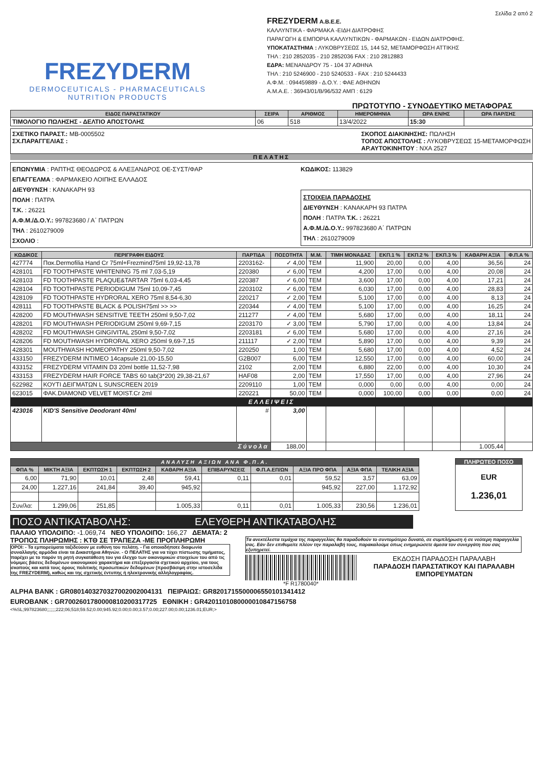Σελίδα 2 από 2
FREZYDERM
DERMOCEUTICALS - PHARMACEUTICALS
NUTRITION PRODUCTS
FREZYDERM A.B.E.E.
ΚΑΛΛΥΝΤΙΚΑ - ΦΑΡΜΑΚΑ -ΕΙΔΗ ΔΙΑΤΡΟΦΗΣ
ΠΑΡΑΓΩΓΗ & ΕΜΠΟΡΙΑ ΚΑΛΛΥΝΤΙΚΩΝ - ΦΑΡΜΑΚΩΝ - ΕΙΔΩΝ ΔΙΑΤΡΟΦΗΣ.
ΥΠΟΚΑΤΑΣΤΗΜΑ : ΛΥΚΟΒΡΥΣΕΩΣ 15, 144 52, ΜΕΤΑΜΟΡΦΩΣΗ ΑΤΤΙΚΗΣ
ΤΗΛ : 210 2852035 - 210 2852036 FAX : 210 2812883
ΕΔΡΑ: ΜΕΝΑΝΔΡΟΥ 75 - 104 37 ΑΘΗΝΑ
ΤΗΛ : 210 5246900 - 210 5240533 - FAX : 210 5244433
Α.Φ.Μ. : 094459889 - Δ.Ο.Υ. : ΦΑΕ ΑΘΗΝΩΝ
Α.Μ.Α.Ε. : 36943/01/Β/96/532 ΑΜΠ : 6129
ΠΡΩΤΟΤΥΠΟ - ΣΥΝΟΔΕΥΤΙΚΟ ΜΕΤΑΦΟΡΑΣ
| ΕΙΔΟΣ ΠΑΡΑΣΤΑΤΙΚΟΥ | ΣΕΙΡΑ | ΑΡΙΘΜΟΣ | ΗΜΕΡΟΜΗΝΙΑ | ΩΡΑ ΕΝ/ΗΣ | ΩΡΑ ΠΑΡ/ΣΗΣ |
| --- | --- | --- | --- | --- | --- |
| ΤΙΜΟΛΟΓΙΟ ΠΩΛΗΣΗΣ - ΔΕΛΤΙΟ ΑΠΟΣΤΟΛΗΣ | 06 | 518 | 13/4/2022 | 15:30 | |
ΣΧΕΤΙΚΟ ΠΑΡΑΣΤ.: ΜΒ-0005502
ΣΧ.ΠΑΡΑΓΓΕΛΙΑΣ :
ΣΚΟΠΟΣ ΔΙΑΚΙΝΗΣΗΣ: ΠΩΛΗΣΗ
ΤΟΠΟΣ ΑΠΟΣΤΟΛΗΣ : ΛΥΚΟΒΡΥΣΕΩΣ 15-ΜΕΤΑΜΟΡΦΩΣΗ
ΑΡ.ΑΥΤΟΚΙΝΗΤΟΥ : ΝΧΑ 2527
ΠΕΛΑΤΗΣ
ΕΠΩΝΥΜΙΑ : ΡΑΠΤΗΣ ΘΕΟΔΩΡΟΣ & ΑΛΕΞΑΝΔΡΟΣ ΟΕ-ΣΥΣΤ/ΦΑΡ
ΕΠΑΓΓΕΛΜΑ : ΦΑΡΜΑΚΕΙΟ ΛΟΙΠΗΣ ΕΛΛΑΔΟΣ
ΔΙΕΥΘΥΝΣΗ : ΚΑΝΑΚΑΡΗ 93
ΠΟΛΗ : ΠΑΤΡΑ
Τ.Κ. : 26221
Α.Φ.Μ./Δ.Ο.Υ.: 997823680 / Α΄ ΠΑΤΡΩΝ
ΤΗΛ : 2610279009
ΣΧΟΛΙΟ :
ΚΩΔΙΚΟΣ: 113829
ΣΤΟΙΧΕΙΑ ΠΑΡΑΔΟΣΗΣ
ΔΙΕΥΘΥΝΣΗ : ΚΑΝΑΚΑΡΗ 93 ΠΑΤΡΑ
ΠΟΛΗ : ΠΑΤΡΑ Τ.Κ. : 26221
Α.Φ.Μ./Δ.Ο.Υ.: 997823680 Α΄ ΠΑΤΡΩΝ
ΤΗΛ : 2610279009
| ΚΩΔΙΚΟΣ | ΠΕΡΙΓΡΑΦΗ ΕΙΔΟΥΣ | ΠΑΡΤΙΔΑ | ΠΟΣΟΤΗΤΑ | Μ.Μ. | ΤΙΜΗ ΜΟΝΑΔΑΣ | ΕΚΠ.1 % | ΕΚΠ.2 % | ΕΚΠ.3 % | ΚΑΘΑΡΗ ΑΞΙΑ | Φ.Π.Α % |
| --- | --- | --- | --- | --- | --- | --- | --- | --- | --- | --- |
| 427774 | Πακ.Dermofilia Hand Cr 75ml+Frezmind75ml 19,92-13,78 | 2203162- | ✓ 4,00 | TEM | 11,900 | 20,00 | 0,00 | 4,00 | 36,56 | 24 |
| 428101 | FD TOOTHPASTE WHITENING 75 ml 7,03-5,19 | 220380 | ✓ 6,00 | TEM | 4,200 | 17,00 | 0,00 | 4,00 | 20,08 | 24 |
| 428103 | FD TOOTHPASTE PLAQUE&TARTAR 75ml 6,03-4,45 | 220387 | ✓ 6,00 | TEM | 3,600 | 17,00 | 0,00 | 4,00 | 17,21 | 24 |
| 428104 | FD TOOTHPASTE PERIODIGUM 75ml 10,09-7,45 | 2203102 | ✓ 6,00 | TEM | 6,030 | 17,00 | 0,00 | 4,00 | 28,83 | 24 |
| 428109 | FD TOOTHPASTE HYDRORAL XERO 75ml 8,54-6,30 | 220217 | ✓ 2,00 | TEM | 5,100 | 17,00 | 0,00 | 4,00 | 8,13 | 24 |
| 428111 | FD TOOTHPASTE BLACK & POLISH75ml >> >> | 220344 | ✓ 4,00 | TEM | 5,100 | 17,00 | 0,00 | 4,00 | 16,25 | 24 |
| 428200 | FD MOUTHWASH SENSITIVE TEETH 250ml 9,50-7,02 | 211277 | ✓ 4,00 | TEM | 5,680 | 17,00 | 0,00 | 4,00 | 18,11 | 24 |
| 428201 | FD MOUTHWASH PERIODIGUM 250ml 9,69-7,15 | 2203170 | ✓ 3,00 | TEM | 5,790 | 17,00 | 0,00 | 4,00 | 13,84 | 24 |
| 428202 | FD MOUTHWASH GINGIVITAL 250ml 9,50-7,02 | 2203181 | ✓ 6,00 | TEM | 5,680 | 17,00 | 0,00 | 4,00 | 27,16 | 24 |
| 428206 | FD MOUTHWASH HYDRORAL XERO 250ml 9,69-7,15 | 211117 | ✓ 2,00 | TEM | 5,890 | 17,00 | 0,00 | 4,00 | 9,39 | 24 |
| 428301 | MOUTHWASH HOMEOPATHY 250ml 9,50-7,02 | 220250 | 1,00 | TEM | 5,680 | 17,00 | 0,00 | 4,00 | 4,52 | 24 |
| 433150 | FREZYDERM INTIMEO 14capsule 21,00-15,50 | G2B007 | 6,00 | TEM | 12,550 | 17,00 | 0,00 | 4,00 | 60,00 | 24 |
| 433152 | FREZYDERM VITAMIN D3 20ml bottle 11,52-7,98 | 2102 | 2,00 | TEM | 6,880 | 22,00 | 0,00 | 4,00 | 10,30 | 24 |
| 433153 | FREZYDERM HAIR FORCE TABS 60 tab(3*20t) 29,38-21,67 | HAF08 | 2,00 | TEM | 17,550 | 17,00 | 0,00 | 4,00 | 27,96 | 24 |
| 622982 | ΚΟΥΤΙ ΔΕΙΓΜΑΤΩΝ L SUNSCREEN 2019 | 2209110 | 1,00 | TEM | 0,000 | 0,00 | 0,00 | 4,00 | 0,00 | 24 |
| 623015 | ΦΑΚ.DIAMOND VELVET MOIST.Cr 2ml | 220221 | 50,00 | TEM | 0,000 | 100,00 | 0,00 | 0,00 | 0,00 | 24 |
| ΕΛΛΕΙΨΕΙΣ | | | | | | | | | | |
| 423016 | KID'S Sensitive Deodorant 40ml | # | 3,00 | | | | | | | |
| Σύνολα | | | 188,00 | | | | | | 1.005,44 | |
| ΑΝΑΛΥΣΗ ΑΞΙΩΝ ΑΝΑ Φ.Π.Α. | | | | | | | | | |
| --- | --- | --- | --- | --- | --- | --- | --- | --- | --- |
| ΦΠΑ % | ΜΙΚΤΗ ΑΞΙΑ | ΕΚΠΤΩΣΗ 1 | ΕΚΠΤΩΣΗ 2 | ΚΑΘΑΡΗ ΑΞΙΑ | ΕΠΙΒΑΡΥΝΣΕΙΣ | Φ.Π.Α.ΕΠ/ΩΝ | ΑΞΙΑ ΠΡΟ ΦΠΑ | ΑΞΙΑ ΦΠΑ | ΤΕΛΙΚΗ ΑΞΙΑ |
| 6,00 | 71,90 | 10,01 | 2,48 | 59,41 | 0,11 | 0,01 | 59,52 | 3,57 | 63,09 |
| 24,00 | 1.227,16 | 241,84 | 39,40 | 945,92 | | | 945,92 | 227,00 | 1.172,92 |
| Συν/λα: | 1.299,06 | 251,85 | | 1.005,33 | 0,11 | 0,01 | 1.005,33 | 230,56 | 1.236,01 |
ΠΛΗΡΩΤΕΟ ΠΟΣΟ
EUR
1.236,01
ΠΟΣΟ ΑΝΤΙΚΑΤΑΒΟΛΗΣ: ΕΛΕΥΘΕΡΗ ΑΝΤΙΚΑΤΑΒΟΛΗΣ
ΠΑΛΑΙΟ ΥΠΟΛΟΙΠΟ: -1.069,74 ΝΕΟ ΥΠΟΛΟΙΠΟ: 166,27 ΔΕΜΑΤΑ: 2
ΤΡΟΠΟΣ ΠΛΗΡΩΜΗΣ : ΚΤΘ ΣΕ ΤΡΑΠΕΖΑ -ΜΕ ΠΡΟΠΛΗΡΩΜΗ
ΟΡΟΙ: - Τα εμπορεύματα ταξιδεύουν με ευθύνη του πελάτη. - Για οποιαδήποτε διαφωνία συναλλαγής αρμόδια είναι τα Δικαστήρια Αθηνών. - Ο ΠΕΛΑΤΗΣ για να τύχει πίστωσης τιμήματος, παρέχει με το παρόν τη ρητή συγκατάθεση του για έλεγχο των οικονομικών στοιχείων του από τις νόμιμες βάσεις δεδομένων οικονομικού χαρακτήρα και επεξεργασία σχετικού αρχείου, για τους σκοπούς και κατά τους όρους πολιτικής προσωπικών δεδομένων (προσβάσιμη στην ιστοσελίδα της FREZYDERM), καθώς και της σχετικής έντυπης ή ηλεκτρονικής αλληλογραφίας.
Τα ανεκτέλεστα τεμάχια της παραγγελίας θα παραδοθούν το συντομότερο δυνατό, σε συμπλήρωση ή σε νεότερη παραγγελία σας. Εάν δεν επιθυμείτε πλέον την παραλαβή τους, παρακαλούμε όπως ενημερώσετε άμεσα τον συνεργάτη που σας εξυπηρετεί.
*F R1780040*
ΕΚΔΟΣΗ ΠΑΡΑΔΟΣΗ ΠΑΡΑΛΑΒΗ
ΠΑΡΑΔΟΣΗ ΠΑΡΑΣΤΑΤΙΚΟΥ ΚΑΙ ΠΑΡΑΛΑΒΗ ΕΜΠΟΡΕΥΜΑΤΩΝ
ALPHA BANK : GR0801403270327002002004131 ΠΕΙΡΑΙΩΣ: GR8201715500006550101341412
EUROBANK : GR7002601780000810200317725 ΕΘΝΙΚΗ : GR4201101080000010847156758
<%SL;997823680;;;;;;;222;06;518;59.52;0.00;945.92;0.00;0.00;3.57;0.00;227.00;0.00;1236.01;EUR;>